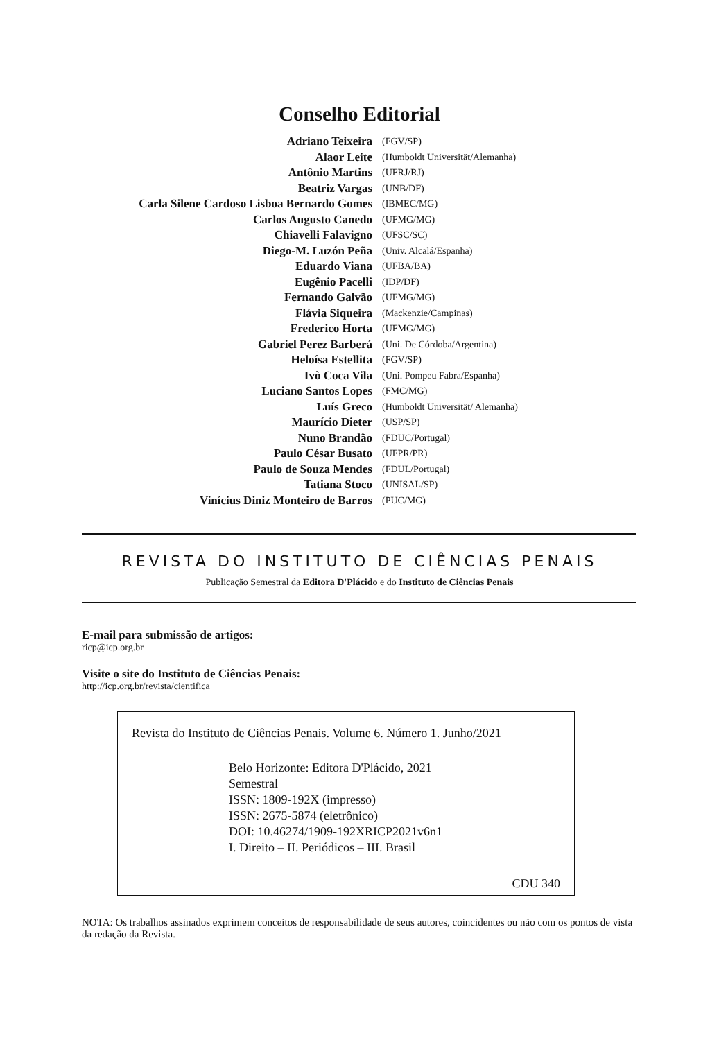Conselho Editorial
| Adriano Teixeira | (FGV/SP) |
| Alaor Leite | (Humboldt Universität/Alemanha) |
| Antônio Martins | (UFRJ/RJ) |
| Beatriz Vargas | (UNB/DF) |
| Carla Silene Cardoso Lisboa Bernardo Gomes | (IBMEC/MG) |
| Carlos Augusto Canedo | (UFMG/MG) |
| Chiavelli Falavigno | (UFSC/SC) |
| Diego-M. Luzón Peña | (Univ. Alcalá/Espanha) |
| Eduardo Viana | (UFBA/BA) |
| Eugênio Pacelli | (IDP/DF) |
| Fernando Galvão | (UFMG/MG) |
| Flávia Siqueira | (Mackenzie/Campinas) |
| Frederico Horta | (UFMG/MG) |
| Gabriel Perez Barberá | (Uni. De Córdoba/Argentina) |
| Heloísa Estellita | (FGV/SP) |
| Ivò Coca Vila | (Uni. Pompeu Fabra/Espanha) |
| Luciano Santos Lopes | (FMC/MG) |
| Luís Greco | (Humboldt Universität/ Alemanha) |
| Maurício Dieter | (USP/SP) |
| Nuno Brandão | (FDUC/Portugal) |
| Paulo César Busato | (UFPR/PR) |
| Paulo de Souza Mendes | (FDUL/Portugal) |
| Tatiana Stoco | (UNISAL/SP) |
| Vinícius Diniz Monteiro de Barros | (PUC/MG) |
REVISTA DO INSTITUTO DE CIÊNCIAS PENAIS
Publicação Semestral da Editora D'Plácido e do Instituto de Ciências Penais
E-mail para submissão de artigos:
ricp@icp.org.br
Visite o site do Instituto de Ciências Penais:
http://icp.org.br/revista/cientifica
Revista do Instituto de Ciências Penais. Volume 6. Número 1. Junho/2021
Belo Horizonte: Editora D'Plácido, 2021
Semestral
ISSN: 1809-192X (impresso)
ISSN: 2675-5874 (eletrônico)
DOI: 10.46274/1909-192XRICP2021v6n1
I. Direito – II. Periódicos – III. Brasil
CDU 340
NOTA: Os trabalhos assinados exprimem conceitos de responsabilidade de seus autores, coincidentes ou não com os pontos de vista da redação da Revista.